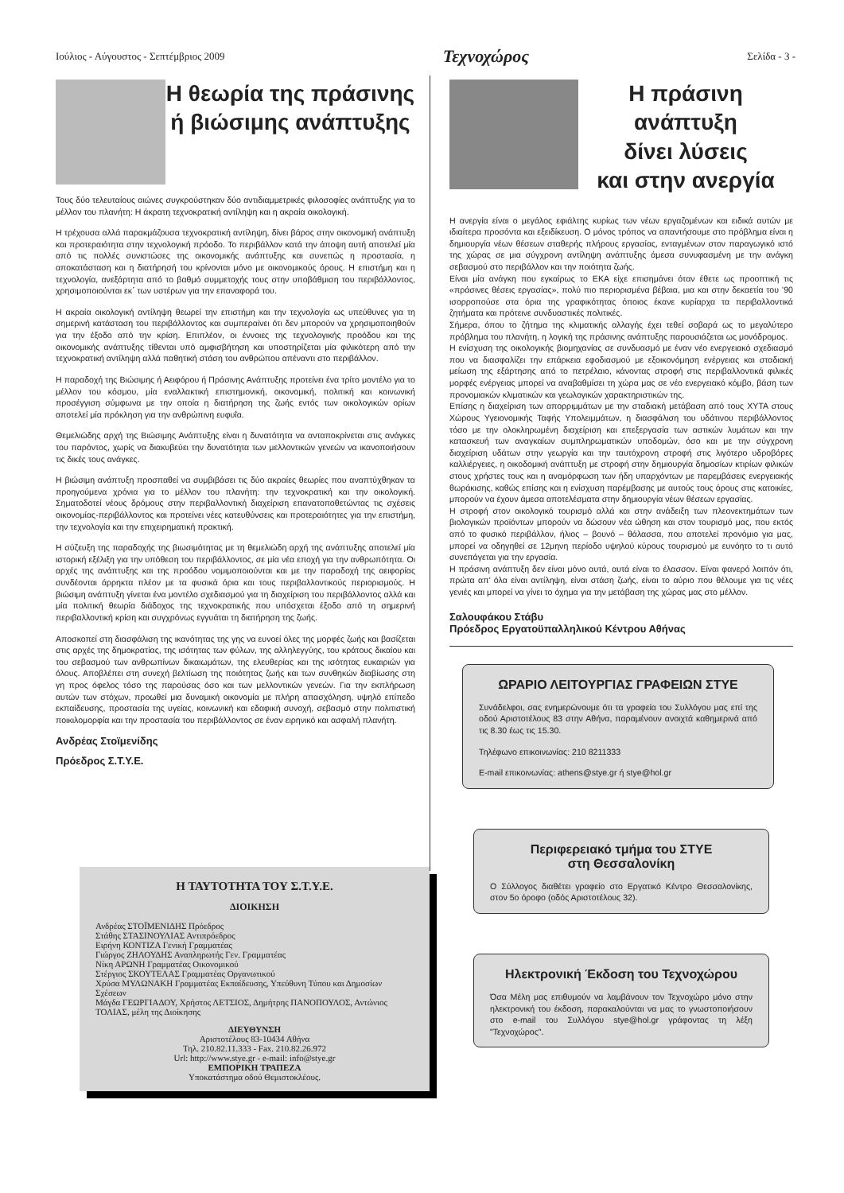Ιούλιος - Αύγουστος - Σεπτέμβριος 2009 Τεχνοχώρος Σελίδα - 3 -
Η θεωρία της πράσινης
ή βιώσιμης ανάπτυξης
Τους δύο τελευταίους αιώνες συγκρούστηκαν δύο αντιδιαμμετρικές φιλοσοφίες ανάπτυξης για το μέλλον του πλανήτη: Η άκρατη τεχνοκρατική αντίληψη και η ακραία οικολογική.
Η τρέχουσα αλλά παρακμάζουσα τεχνοκρατική αντίληψη, δίνει βάρος στην οικονομική ανάπτυξη και προτεραιότητα στην τεχνολογική πρόοδο. Το περιβάλλον κατά την άποψη αυτή αποτελεί μία από τις πολλές συνιστώσες της οικονομικής ανάπτυξης και συνεπώς η προστασία, η αποκατάσταση και η διατήρησή του κρίνονται μόνο με οικονομικούς όρους. Η επιστήμη και η τεχνολογία, ανεξάρτητα από το βαθμό συμμετοχής τους στην υποβάθμιση του περιβάλλοντος, χρησιμοποιούνται εκ΄ των υστέρων για την επαναφορά του.
Η ακραία οικολογική αντίληψη θεωρεί την επιστήμη και την τεχνολογία ως υπεύθυνες για τη σημερινή κατάσταση του περιβάλλοντος και συμπεραίνει ότι δεν μπορούν να χρησιμοποιηθούν για την έξοδο από την κρίση. Επιπλέον, οι έννοιες της τεχνολογικής προόδου και της οικονομικής ανάπτυξης τίθενται υπό αμφισβήτηση και υποστηρίζεται μία φιλικότερη από την τεχνοκρατική αντίληψη αλλά παθητική στάση του ανθρώπου απέναντι στο περιβάλλον.
Η παραδοχή της Βιώσιμης ή Αειφόρου ή Πράσινης Ανάπτυξης προτείνει ένα τρίτο μοντέλο για το μέλλον του κόσμου, μία εναλλακτική επιστημονική, οικονομική, πολιτική και κοινωνική προσέγγιση σύμφωνα με την οποία η διατήρηση της ζωής εντός των οικολογικών ορίων αποτελεί μία πρόκληση για την ανθρώπινη ευφυΐα.
Θεμελιώδης αρχή της Βιώσιμης Ανάπτυξης είναι η δυνατότητα να ανταποκρίνεται στις ανάγκες του παρόντος, χωρίς να διακυβεύει την δυνατότητα των μελλοντικών γενεών να ικανοποιήσουν τις δικές τους ανάγκες.
Η βιώσιμη ανάπτυξη προσπαθεί να συμβιβάσει τις δύο ακραίες θεωρίες που αναπτύχθηκαν τα προηγούμενα χρόνια για το μέλλον του πλανήτη: την τεχνοκρατική και την οικολογική. Σηματοδοτεί νέους δρόμους στην περιβαλλοντική διαχείριση επανατοποθετώντας τις σχέσεις οικονομίας-περιβάλλοντος και προτείνει νέες κατευθύνσεις και προτεραιότητες για την επιστήμη, την τεχνολογία και την επιχειρηματική πρακτική.
Η σύζευξη της παραδοχής της βιωσιμότητας με τη θεμελιώδη αρχή της ανάπτυξης αποτελεί μία ιστορική εξέλιξη για την υπόθεση του περιβάλλοντος, σε μία νέα εποχή για την ανθρωπότητα. Οι αρχές της ανάπτυξης και της προόδου νομιμοποιούνται και με την παραδοχή της αειφορίας συνδέονται άρρηκτα πλέον με τα φυσικά όρια και τους περιβαλλοντικούς περιορισμούς. Η βιώσιμη ανάπτυξη γίνεται ένα μοντέλο σχεδιασμού για τη διαχείριση του περιβάλλοντος αλλά και μία πολιτική θεωρία διάδοχος της τεχνοκρατικής που υπόσχεται έξοδο από τη σημερινή περιβαλλοντική κρίση και συγχρόνως εγγυάται τη διατήρηση της ζωής.
Αποσκοπεί στη διασφάλιση της ικανότητας της γης να ευνοεί όλες της μορφές ζωής και βασίζεται στις αρχές της δημοκρατίας, της ισότητας των φύλων, της αλληλεγγύης, του κράτους δικαίου και του σεβασμού των ανθρωπίνων δικαιωμάτων, της ελευθερίας και της ισότητας ευκαιριών για όλους. Αποβλέπει στη συνεχή βελτίωση της ποιότητας ζωής και των συνθηκών διαβίωσης στη γη προς όφελος τόσο της παρούσας όσο και των μελλοντικών γενεών. Για την εκπλήρωση αυτών των στόχων, προωθεί μια δυναμική οικονομία με πλήρη απασχόληση, υψηλό επίπεδο εκπαίδευσης, προστασία της υγείας, κοινωνική και εδαφική συνοχή, σεβασμό στην πολιτιστική ποικιλομορφία και την προστασία του περιβάλλοντος σε έναν ειρηνικό και ασφαλή πλανήτη.
Ανδρέας Στοϊμενίδης
Πρόεδρος Σ.Τ.Υ.Ε.
Η ΤΑΥΤΟΤΗΤΑ ΤΟΥ Σ.Τ.Υ.Ε.
ΔΙΟΙΚΗΣΗ
Ανδρέας ΣΤΟΪΜΕΝΙΔΗΣ Πρόεδρος
Στάθης ΣΤΑΣΙΝΟΥΛΙΑΣ Αντιπρόεδρος
Ειρήνη ΚΟΝΤΙΖΑ Γενική Γραμματέας
Γιώργος ΖΗΛΟΥΔΗΣ Αναπληρωτής Γεν. Γραμματέας
Νίκη ΑΡΩΝΗ Γραμματέας Οικονομικού
Στέργιος ΣΚΟΥΤΕΛΑΣ Γραμματέας Οργανωτικού
Χρύσα ΜΥΛΩΝΑΚΗ Γραμματέας Εκπαίδευσης, Υπεύθυνη Τύπου και Δημοσίων Σχέσεων
Μάγδα ΓΕΩΡΓΙΑΔΟΥ, Χρήστος ΛΕΤΣΙΟΣ, Δημήτρης ΠΑΝΟΠΟΥΛΟΣ, Αντώνιος ΤΟΛΙΑΣ, μέλη της Διοίκησης
ΔΙΕΥΘΥΝΣΗ
Αριστοτέλους 83-10434 Αθήνα
Τηλ. 210.82.11.333 - Fax. 210.82.26.972
Url: http://www.stye.gr - e-mail: info@stye.gr
ΕΜΠΟΡΙΚΗ ΤΡΑΠΕΖΑ
Υποκατάστημα οδού Θεμιστοκλέους.
Η πράσινη ανάπτυξη
δίνει λύσεις
και στην ανεργία
Η ανεργία είναι ο μεγάλος εφιάλτης κυρίως των νέων εργαζομένων και ειδικά αυτών με ιδιαίτερα προσόντα και εξειδίκευση. Ο μόνος τρόπος να απαντήσουμε στο πρόβλημα είναι η δημιουργία νέων θέσεων σταθερής πλήρους εργασίας, ενταγμένων στον παραγωγικό ιστό της χώρας σε μια σύγχρονη αντίληψη ανάπτυξης άμεσα συνυφασμένη με την ανάγκη σεβασμού στο περιβάλλον και την ποιότητα ζωής.
Είναι μία ανάγκη που εγκαίρως το ΕΚΑ είχε επισημάνει όταν έθετε ως προοπτική τις «πράσινες θέσεις εργασίας», πολύ πιο περιορισμένα βέβαια, μια και στην δεκαετία του ’90 ισορροπούσε στα όρια της γραφικότητας όποιος έκανε κυρίαρχα τα περιβαλλοντικά ζητήματα και πρότεινε συνδυαστικές πολιτικές.
Σήμερα, όπου το ζήτημα της κλιματικής αλλαγής έχει τεθεί σοβαρά ως το μεγαλύτερο πρόβλημα του πλανήτη, η λογική της πράσινης ανάπτυξης παρουσιάζεται ως μονόδρομος.
Η ενίσχυση της οικολογικής βιομηχανίας σε συνδυασμό με έναν νέο ενεργειακό σχεδιασμό που να διασφαλίζει την επάρκεια εφοδιασμού με εξοικονόμηση ενέργειας και σταδιακή μείωση της εξάρτησης από το πετρέλαιο, κάνοντας στροφή στις περιβαλλοντικά φιλικές μορφές ενέργειας μπορεί να αναβαθμίσει τη χώρα μας σε νέο ενεργειακό κόμβο, βάση των προνομιακών κλιματικών και γεωλογικών χαρακτηριστικών της.
Επίσης η διαχείριση των απορριμμάτων με την σταδιακή μετάβαση από τους ΧΥΤΑ στους Χώρους Υγειονομικής Ταφής Υπολειμμάτων, η διασφάλιση του υδάτινου περιβάλλοντος τόσο με την ολοκληρωμένη διαχείριση και επεξεργασία των αστικών λυμάτων και την κατασκευή των αναγκαίων συμπληρωματικών υποδομών, όσο και με την σύγχρονη διαχείριση υδάτων στην γεωργία και την ταυτόχρονη στροφή στις λιγότερο υδροβόρες καλλιέργειες, η οικοδομική ανάπτυξη με στροφή στην δημιουργία δημοσίων κτιρίων φιλικών στους χρήστες τους και η αναμόρφωση των ήδη υπαρχόντων με παρεμβάσεις ενεργειακής θωράκισης, καθώς επίσης και η ενίσχυση παρέμβασης με αυτούς τους όρους στις κατοικίες, μπορούν να έχουν άμεσα αποτελέσματα στην δημιουργία νέων θέσεων εργασίας.
Η στροφή στον οικολογικό τουρισμό αλλά και στην ανάδειξη των πλεονεκτημάτων των βιολογικών προϊόντων μπορούν να δώσουν νέα ώθηση και στον τουρισμό μας, που εκτός από το φυσικό περιβάλλον, ήλιος – βουνό – θάλασσα, που αποτελεί προνόμιο για μας, μπορεί να οδηγηθεί σε 12μηνη περίοδο υψηλού κύρους τουρισμού με ευνόητο το τι αυτό συνεπάγεται για την εργασία.
Η πράσινη ανάπτυξη δεν είναι μόνο αυτά, αυτά είναι το έλασσον. Είναι φανερό λοιπόν ότι, πρώτα απ’ όλα είναι αντίληψη, είναι στάση ζωής, είναι το αύριο που θέλουμε για τις νέες γενιές και μπορεί να γίνει το όχημα για την μετάβαση της χώρας μας στο μέλλον.
Σαλουφάκου Στάβυ
Πρόεδρος Εργατοϋπαλληλικού Κέντρου Αθήνας
ΩΡΑΡΙΟ ΛΕΙΤΟΥΡΓΙΑΣ ΓΡΑΦΕΙΩΝ ΣΤΥΕ
Συνάδελφοι, σας ενημερώνουμε ότι τα γραφεία του Συλλόγου μας επί της οδού Αριστοτέλους 83 στην Αθήνα, παραμένουν ανοιχτά καθημερινά από τις 8.30 έως τις 15.30.
Τηλέφωνο επικοινωνίας: 210 8211333
E-mail επικοινωνίας: athens@stye.gr ή stye@hol.gr
Περιφερειακό τμήμα του ΣΤΥΕ
στη Θεσσαλονίκη
Ο Σύλλογος διαθέτει γραφείο στο Εργατικό Κέντρο Θεσσαλονίκης, στον 5ο όροφο (οδός Αριστοτέλους 32).
Ηλεκτρονική Έκδοση του Τεχνοχώρου
Όσα Μέλη μας επιθυμούν να λαμβάνουν τον Τεχνοχώρο μόνο στην ηλεκτρονική του έκδοση, παρακαλούνται να μας το γνωστοποιήσουν στο e-mail του Συλλόγου stye@hol.gr γράφοντας τη λέξη "Τεχνοχώρος".